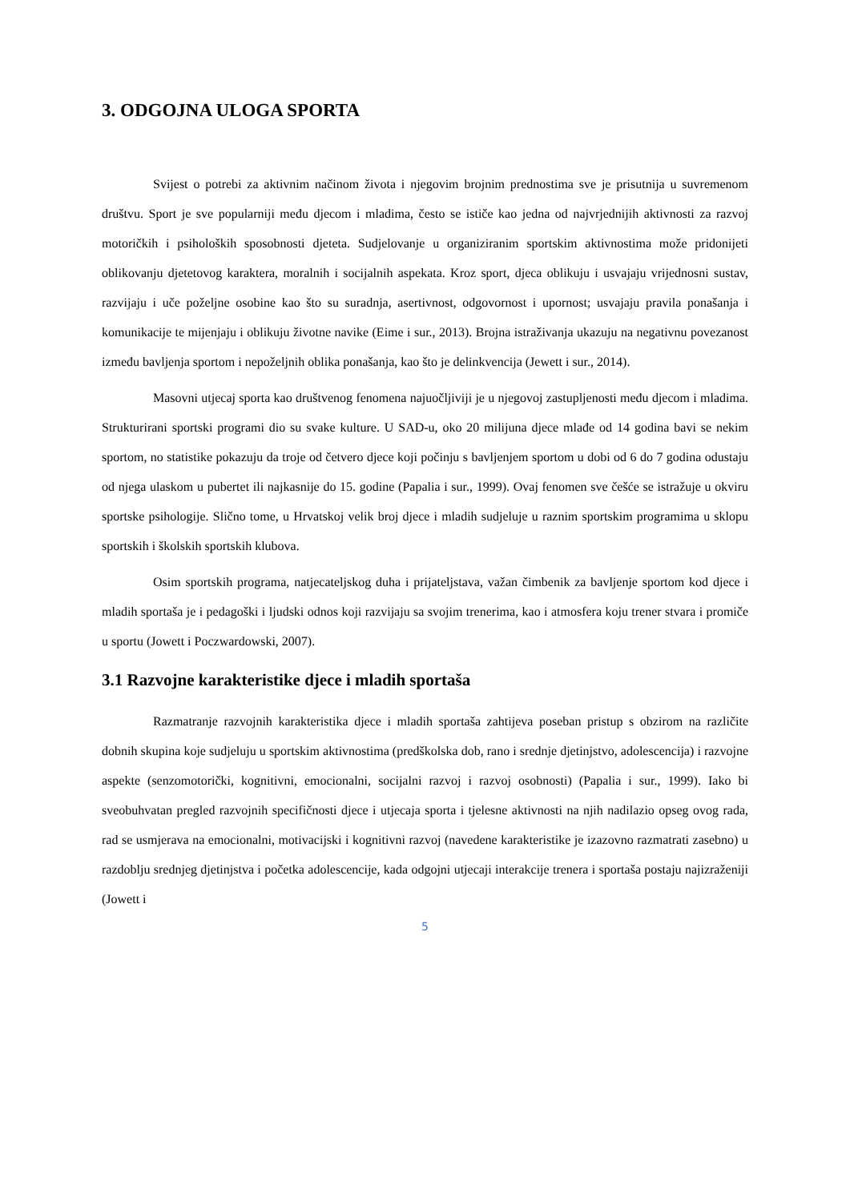3. ODGOJNA ULOGA SPORTA
Svijest o potrebi za aktivnim načinom života i njegovim brojnim prednostima sve je prisutnija u suvremenom društvu. Sport je sve popularniji među djecom i mladima, često se ističe kao jedna od najvrjednijih aktivnosti za razvoj motoričkih i psiholoških sposobnosti djeteta. Sudjelovanje u organiziranim sportskim aktivnostima može pridonijeti oblikovanju djetetovog karaktera, moralnih i socijalnih aspekata. Kroz sport, djeca oblikuju i usvajaju vrijednosni sustav, razvijaju i uče poželjne osobine kao što su suradnja, asertivnost, odgovornost i upornost; usvajaju pravila ponašanja i komunikacije te mijenjaju i oblikuju životne navike (Eime i sur., 2013). Brojna istraživanja ukazuju na negativnu povezanost između bavljenja sportom i nepoželjnih oblika ponašanja, kao što je delinkvencija (Jewett i sur., 2014).
Masovni utjecaj sporta kao društvenog fenomena najuočljiviji je u njegovoj zastupljenosti među djecom i mladima. Strukturirani sportski programi dio su svake kulture. U SAD-u, oko 20 milijuna djece mlađe od 14 godina bavi se nekim sportom, no statistike pokazuju da troje od četvero djece koji počinju s bavljenjem sportom u dobi od 6 do 7 godina odustaju od njega ulaskom u pubertet ili najkasnije do 15. godine (Papalia i sur., 1999). Ovaj fenomen sve češće se istražuje u okviru sportske psihologije. Slično tome, u Hrvatskoj velik broj djece i mladih sudjeluje u raznim sportskim programima u sklopu sportskih i školskih sportskih klubova.
Osim sportskih programa, natjecateljskog duha i prijateljstava, važan čimbenik za bavljenje sportom kod djece i mladih sportaša je i pedagoški i ljudski odnos koji razvijaju sa svojim trenerima, kao i atmosfera koju trener stvara i promiče u sportu (Jowett i Poczwardowski, 2007).
3.1 Razvojne karakteristike djece i mladih sportaša
Razmatranje razvojnih karakteristika djece i mladih sportaša zahtijeva poseban pristup s obzirom na različite dobnih skupina koje sudjeluju u sportskim aktivnostima (predškolska dob, rano i srednje djetinjstvo, adolescencija) i razvojne aspekte (senzomotorički, kognitivni, emocionalni, socijalni razvoj i razvoj osobnosti) (Papalia i sur., 1999). Iako bi sveobuhvatan pregled razvojnih specifičnosti djece i utjecaja sporta i tjelesne aktivnosti na njih nadilazio opseg ovog rada, rad se usmjerava na emocionalni, motivacijski i kognitivni razvoj (navedene karakteristike je izazovno razmatrati zasebno) u razdoblju srednjeg djetinjstva i početka adolescencije, kada odgojni utjecaji interakcije trenera i sportaša postaju najizraženiji (Jowett i
5